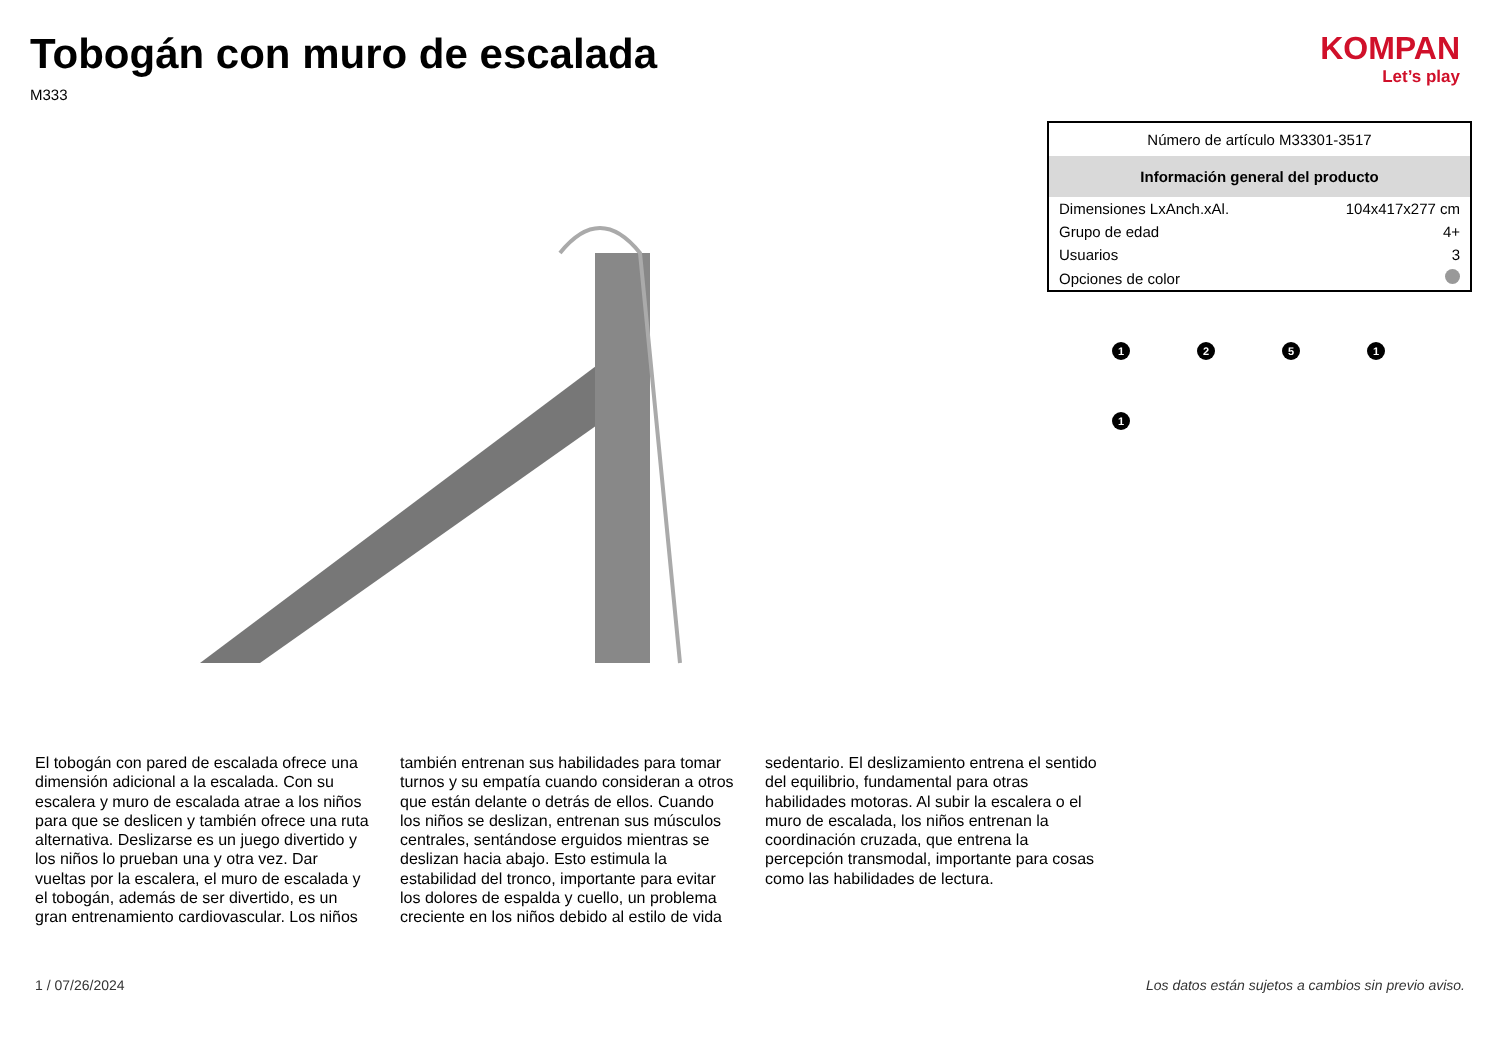Tobogán con muro de escalada
M333
KOMPAN
Let’s play
| Número de artículo M33301-3517 | |
| --- | --- |
| Información general del producto | |
| Dimensiones LxAnch.xAl. | 104x417x277 cm |
| Grupo de edad | 4+ |
| Usuarios | 3 |
| Opciones de color | |
1
2
5
1
1
El tobogán con pared de escalada ofrece una dimensión adicional a la escalada. Con su escalera y muro de escalada atrae a los niños para que se deslicen y también ofrece una ruta alternativa. Deslizarse es un juego divertido y los niños lo prueban una y otra vez. Dar vueltas por la escalera, el muro de escalada y el tobogán, además de ser divertido, es un gran entrenamiento cardiovascular. Los niños también entrenan sus habilidades para tomar turnos y su empatía cuando consideran a otros que están delante o detrás de ellos. Cuando los niños se deslizan, entrenan sus músculos centrales, sentándose erguidos mientras se deslizan hacia abajo. Esto estimula la estabilidad del tronco, importante para evitar los dolores de espalda y cuello, un problema creciente en los niños debido al estilo de vida sedentario. El deslizamiento entrena el sentido del equilibrio, fundamental para otras habilidades motoras. Al subir la escalera o el muro de escalada, los niños entrenan la coordinación cruzada, que entrena la percepción transmodal, importante para cosas como las habilidades de lectura.
1 / 07/26/2024 Los datos están sujetos a cambios sin previo aviso.